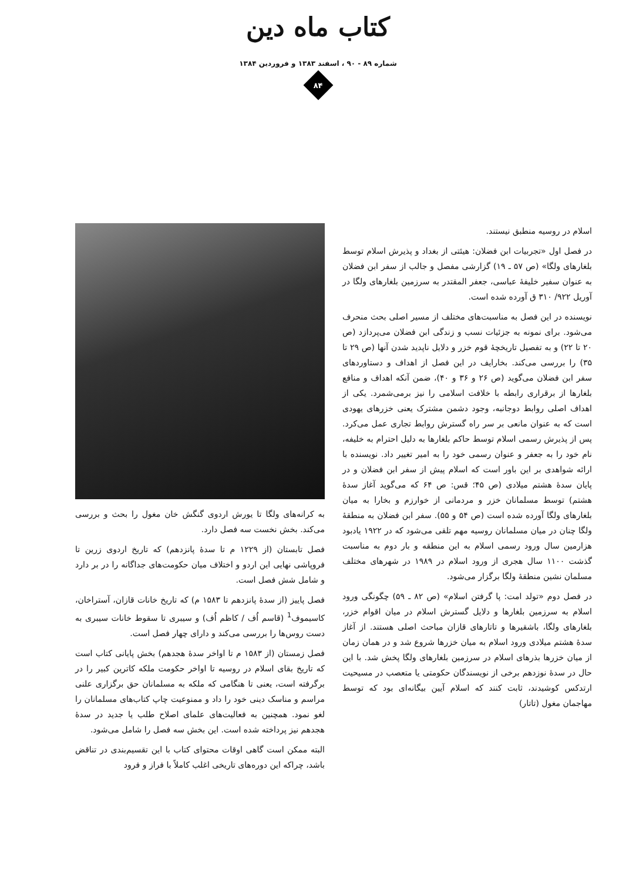کتاب ماه دین
شماره ۸۹ - ۹۰ ، اسفند ۱۳۸۳ و فروردین ۱۳۸۴
۸۴
اسلام در روسیه منطبق نیستند.
در فصل اول «تجربیات ابن فضلان: هیئتی از بغداد و پذیرش اسلام توسط بلغارهای ولگا» (ص ۵۷ ـ ۱۹) گزارشی مفصل و جالب از سفر ابن فضلان به عنوان سفیر خلیفهٔ عباسی، جعفر المقتدر به سرزمین بلغارهای ولگا در آوریل ۹۲۲/ ۳۱۰ ق آورده شده است.
نویسنده در این فصل به مناسبت‌های مختلف از مسیر اصلی بحث منحرف می‌شود. برای نمونه به جزئیات نسب و زندگی ابن فضلان می‌پردازد (ص ۲۰ تا ۲۲) و به تفصیل تاریخچهٔ قوم خزر و دلایل ناپدید شدن آنها (ص ۲۹ تا ۳۵) را بررسی می‌کند. بخارایف در این فصل از اهداف و دستاوردهای سفر ابن فضلان می‌گوید (ص ۲۶ و ۳۶ و ۴۰)، ضمن آنکه اهداف و منافع بلغارها از برقراری رابطه با خلافت اسلامی را نیز برمی‌شمرد. یکی از اهداف اصلی روابط دوجانبه، وجود دشمن مشترک یعنی خزرهای یهودی است که به عنوان مانعی بر سر راه گسترش روابط تجاری عمل می‌کرد. پس از پذیرش رسمی اسلام توسط حاکم بلغارها به دلیل احترام به خلیفه، نام خود را به جعفر و عنوان رسمی خود را به امیر تغییر داد. نویسنده با ارائه شواهدی بر این باور است که اسلام پیش از سفر ابن فضلان و در پایان سدهٔ هشتم میلادی (ص ۴۵؛ قس: ص ۶۴ که می‌گوید آغاز سدهٔ هشتم) توسط مسلمانان خزر و مردمانی از خوارزم و بخارا به میان بلغارهای ولگا آورده شده است (ص ۵۴ و ۵۵). سفر ابن فضلان به منطقهٔ ولگا چنان در میان مسلمانان روسیه مهم تلقی می‌شود که در ۱۹۲۲ یادبود هزارمین سال ورود رسمی اسلام به این منطقه و بار دوم به مناسبت گذشت ۱۱۰۰ سال هجری از ورود اسلام در ۱۹۸۹ در شهرهای مختلف مسلمان نشین منطقهٔ ولگا برگزار می‌شود.
در فصل دوم «تولد امت: پا گرفتن اسلام» (ص ۸۲ ـ ۵۹) چگونگی ورود اسلام به سرزمین بلغارها و دلایل گسترش اسلام در میان اقوام خزر، بلغارهای ولگا، باشقیرها و تاتارهای قازان مباحث اصلی هستند. از آغاز سدهٔ هشتم میلادی ورود اسلام به میان خزرها شروع شد و در همان زمان از میان خزرها بذرهای اسلام در سرزمین بلغارهای ولگا پخش شد. با این حال در سدهٔ نوزدهم برخی از نویسندگان حکومتی یا متعصب در مسیحیت ارتدکس کوشیدند، ثابت کنند که اسلام آیین بیگانه‌ای بود که توسط مهاجمان مغول (تاتار)
به کرانه‌های ولگا تا یورش اردوی گنگش خان مغول را بحث و بررسی می‌کند. بخش نخست سه فصل دارد.
فصل تابستان (از ۱۲۲۹ م تا سدهٔ پانزدهم) که تاریخ اردوی زرین تا فروپاشی نهایی این اردو و اختلاف میان حکومت‌های جداگانه را در بر دارد و شامل شش فصل است.
فصل پاییز (از سدهٔ پانزدهم تا ۱۵۸۳ م) که تاریخ خانات قازان، آستراخان، کاسیموف<sup>1</sup> (قاسم اُف / کاظم اُف) و سیبری تا سقوط خانات سیبری به دست روس‌ها را بررسی می‌کند و دارای چهار فصل است.
فصل زمستان (از ۱۵۸۳ م تا اواخر سدهٔ هجدهم) بخش پایانی کتاب است که تاریخ بقای اسلام در روسیه تا اواخر حکومت ملکه کاترین کبیر را در برگرفته است، یعنی تا هنگامی که ملکه به مسلمانان حق برگزاری علنی مراسم و مناسک دینی خود را داد و ممنوعیت چاپ کتاب‌های مسلمانان را لغو نمود. همچنین به فعالیت‌های علمای اصلاح طلب یا جدید در سدهٔ هجدهم نیز پرداخته شده است. این بخش سه فصل را شامل می‌شود.
البته ممکن است گاهی اوقات محتوای کتاب با این تقسیم‌بندی در تناقض باشد، چراکه این دوره‌های تاریخی اغلب کاملاً با فراز و فرود